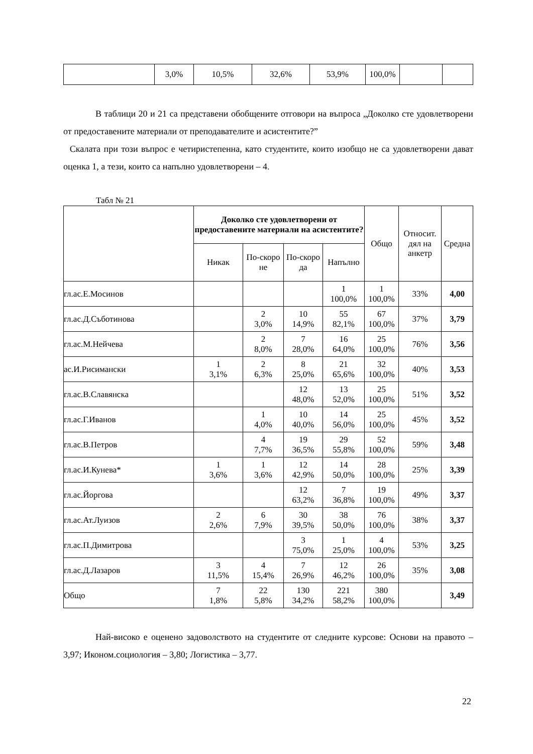| | 3,0% | 10,5% | 32,6% | 53,9% | 100,0% | | |
В таблици 20 и 21 са представени обобщените отговори на въпроса „Доколко сте удовлетворени от предоставените материали от преподавателите и асистентите?”
Скалата при този въпрос е четиристепенна, като студентите, които изобщо не са удовлетворени дават оценка 1, а тези, които са напълно удовлетворени – 4.
Табл № 21
| | Доколко сте удовлетворени от предоставените материали на асистентите? | | | | Общо | Относит. дял на анкетр | Средна |
| | Никак | По-скоро не | По-скоро да | Напълно | | | |
| гл.ас.Е.Мосинов | | | | 1 100,0% | 1 100,0% | 33% | 4,00 |
| гл.ас.Д.Съботинова | | 2 3,0% | 10 14,9% | 55 82,1% | 67 100,0% | 37% | 3,79 |
| гл.ас.М.Нейчева | | 2 8,0% | 7 28,0% | 16 64,0% | 25 100,0% | 76% | 3,56 |
| ас.И.Рисимански | 1 3,1% | 2 6,3% | 8 25,0% | 21 65,6% | 32 100,0% | 40% | 3,53 |
| гл.ас.В.Славянска | | | 12 48,0% | 13 52,0% | 25 100,0% | 51% | 3,52 |
| гл.ас.Г.Иванов | | 1 4,0% | 10 40,0% | 14 56,0% | 25 100,0% | 45% | 3,52 |
| гл.ас.В.Петров | | 4 7,7% | 19 36,5% | 29 55,8% | 52 100,0% | 59% | 3,48 |
| гл.ас.И.Кунева* | 1 3,6% | 1 3,6% | 12 42,9% | 14 50,0% | 28 100,0% | 25% | 3,39 |
| гл.ас.Йоргова | | | 12 63,2% | 7 36,8% | 19 100,0% | 49% | 3,37 |
| гл.ас.Ат.Луизов | 2 2,6% | 6 7,9% | 30 39,5% | 38 50,0% | 76 100,0% | 38% | 3,37 |
| гл.ас.П.Димитрова | | | 3 75,0% | 1 25,0% | 4 100,0% | 53% | 3,25 |
| гл.ас.Д.Лазаров | 3 11,5% | 4 15,4% | 7 26,9% | 12 46,2% | 26 100,0% | 35% | 3,08 |
| Общо | 7 1,8% | 22 5,8% | 130 34,2% | 221 58,2% | 380 100,0% | | 3,49 |
Най-високо е оценено задоволството на студентите от следните курсове: Основи на правото – 3,97; Иконом.социология – 3,80; Логистика – 3,77.
22